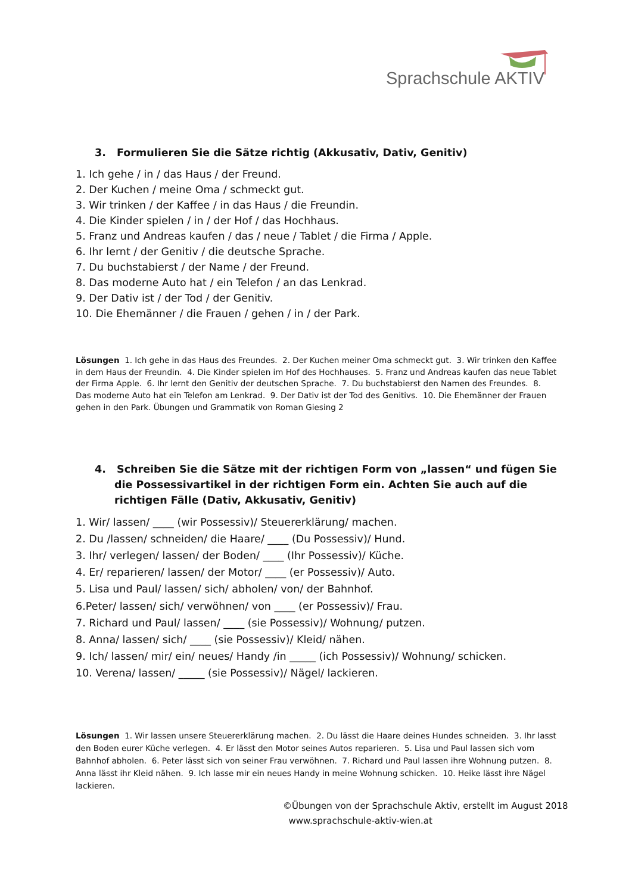Sprachschule AKTIV
3. Formulieren Sie die Sätze richtig (Akkusativ, Dativ, Genitiv)
1. Ich gehe / in / das Haus / der Freund.
2. Der Kuchen / meine Oma / schmeckt gut.
3. Wir trinken / der Kaffee / in das Haus / die Freundin.
4. Die Kinder spielen / in / der Hof / das Hochhaus.
5. Franz und Andreas kaufen / das / neue / Tablet / die Firma / Apple.
6. Ihr lernt / der Genitiv / die deutsche Sprache.
7. Du buchstabierst / der Name / der Freund.
8. Das moderne Auto hat / ein Telefon / an das Lenkrad.
9. Der Dativ ist / der Tod / der Genitiv.
10. Die Ehemänner / die Frauen / gehen / in / der Park.
Lösungen 1. Ich gehe in das Haus des Freundes. 2. Der Kuchen meiner Oma schmeckt gut. 3. Wir trinken den Kaffee in dem Haus der Freundin. 4. Die Kinder spielen im Hof des Hochhauses. 5. Franz und Andreas kaufen das neue Tablet der Firma Apple. 6. Ihr lernt den Genitiv der deutschen Sprache. 7. Du buchstabierst den Namen des Freundes. 8. Das moderne Auto hat ein Telefon am Lenkrad. 9. Der Dativ ist der Tod des Genitivs. 10. Die Ehemänner der Frauen gehen in den Park. Übungen und Grammatik von Roman Giesing 2
4. Schreiben Sie die Sätze mit der richtigen Form von „lassen“ und fügen Sie die Possessivartikel in der richtigen Form ein. Achten Sie auch auf die richtigen Fälle (Dativ, Akkusativ, Genitiv)
1. Wir/ lassen/ ____ (wir Possessiv)/ Steuererklärung/ machen.
2. Du /lassen/ schneiden/ die Haare/ ____ (Du Possessiv)/ Hund.
3. Ihr/ verlegen/ lassen/ der Boden/ ____ (Ihr Possessiv)/ Küche.
4. Er/ reparieren/ lassen/ der Motor/ ____ (er Possessiv)/ Auto.
5. Lisa und Paul/ lassen/ sich/ abholen/ von/ der Bahnhof.
6.Peter/ lassen/ sich/ verwöhnen/ von ____ (er Possessiv)/ Frau.
7. Richard und Paul/ lassen/ ____ (sie Possessiv)/ Wohnung/ putzen.
8. Anna/ lassen/ sich/ ____ (sie Possessiv)/ Kleid/ nähen.
9. Ich/ lassen/ mir/ ein/ neues/ Handy /in _____ (ich Possessiv)/ Wohnung/ schicken.
10. Verena/ lassen/ _____ (sie Possessiv)/ Nägel/ lackieren.
Lösungen 1. Wir lassen unsere Steuererklärung machen. 2. Du lässt die Haare deines Hundes schneiden. 3. Ihr lasst den Boden eurer Küche verlegen. 4. Er lässt den Motor seines Autos reparieren. 5. Lisa und Paul lassen sich vom Bahnhof abholen. 6. Peter lässt sich von seiner Frau verwöhnen. 7. Richard und Paul lassen ihre Wohnung putzen. 8. Anna lässt ihr Kleid nähen. 9. Ich lasse mir ein neues Handy in meine Wohnung schicken. 10. Heike lässt ihre Nägel lackieren.
©Übungen von der Sprachschule Aktiv, erstellt im August 2018
www.sprachschule-aktiv-wien.at